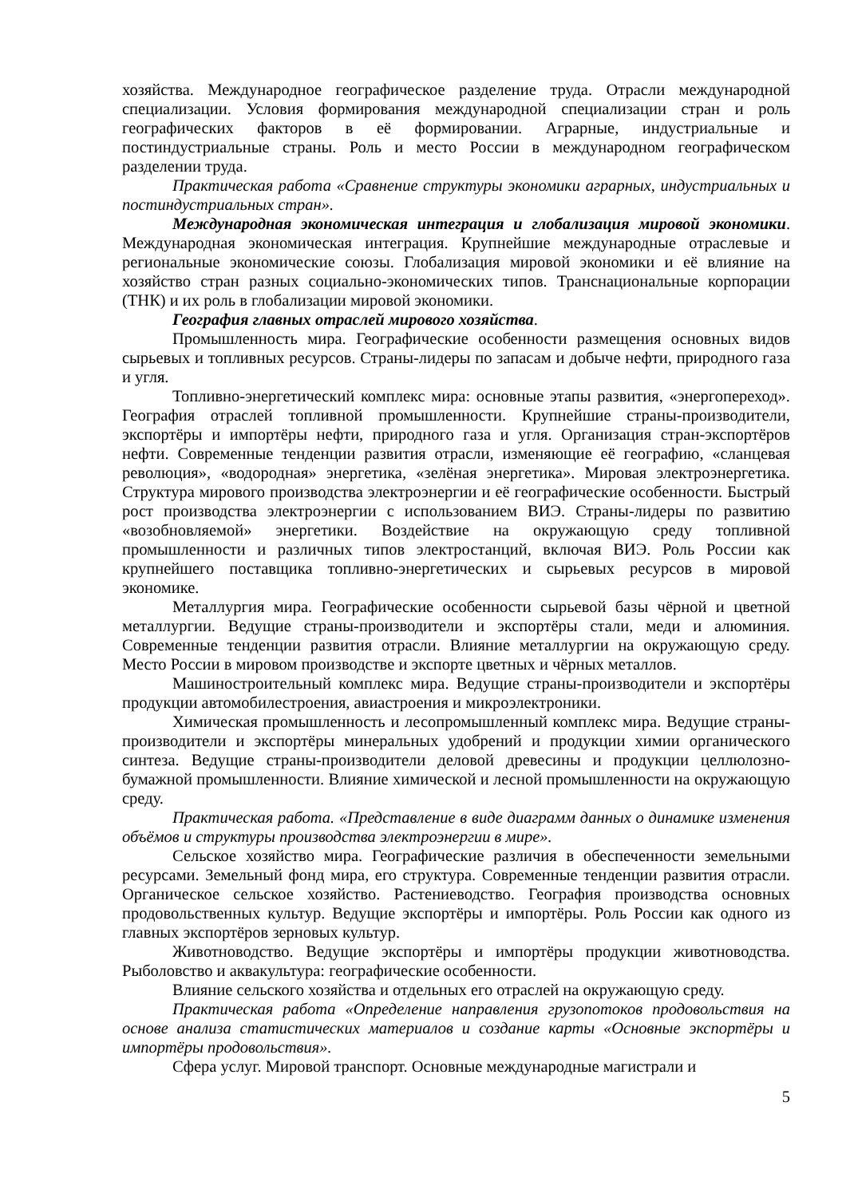хозяйства. Международное географическое разделение труда. Отрасли международной специализации. Условия формирования международной специализации стран и роль географических факторов в её формировании. Аграрные, индустриальные и постиндустриальные страны. Роль и место России в международном географическом разделении труда.
Практическая работа «Сравнение структуры экономики аграрных, индустриальных и постиндустриальных стран».
Международная экономическая интеграция и глобализация мировой экономики. Международная экономическая интеграция. Крупнейшие международные отраслевые и региональные экономические союзы. Глобализация мировой экономики и её влияние на хозяйство стран разных социально-экономических типов. Транснациональные корпорации (ТНК) и их роль в глобализации мировой экономики.
География главных отраслей мирового хозяйства.
Промышленность мира. Географические особенности размещения основных видов сырьевых и топливных ресурсов. Страны-лидеры по запасам и добыче нефти, природного газа и угля.
Топливно-энергетический комплекс мира: основные этапы развития, «энергопереход». География отраслей топливной промышленности. Крупнейшие страны-производители, экспортёры и импортёры нефти, природного газа и угля. Организация стран-экспортёров нефти. Современные тенденции развития отрасли, изменяющие её географию, «сланцевая революция», «водородная» энергетика, «зелёная энергетика». Мировая электроэнергетика. Структура мирового производства электроэнергии и её географические особенности. Быстрый рост производства электроэнергии с использованием ВИЭ. Страны-лидеры по развитию «возобновляемой» энергетики. Воздействие на окружающую среду топливной промышленности и различных типов электростанций, включая ВИЭ. Роль России как крупнейшего поставщика топливно-энергетических и сырьевых ресурсов в мировой экономике.
Металлургия мира. Географические особенности сырьевой базы чёрной и цветной металлургии. Ведущие страны-производители и экспортёры стали, меди и алюминия. Современные тенденции развития отрасли. Влияние металлургии на окружающую среду. Место России в мировом производстве и экспорте цветных и чёрных металлов.
Машиностроительный комплекс мира. Ведущие страны-производители и экспортёры продукции автомобилестроения, авиастроения и микроэлектроники.
Химическая промышленность и лесопромышленный комплекс мира. Ведущие страны-производители и экспортёры минеральных удобрений и продукции химии органического синтеза. Ведущие страны-производители деловой древесины и продукции целлюлозно-бумажной промышленности. Влияние химической и лесной промышленности на окружающую среду.
Практическая работа. «Представление в виде диаграмм данных о динамике изменения объёмов и структуры производства электроэнергии в мире».
Сельское хозяйство мира. Географические различия в обеспеченности земельными ресурсами. Земельный фонд мира, его структура. Современные тенденции развития отрасли. Органическое сельское хозяйство. Растениеводство. География производства основных продовольственных культур. Ведущие экспортёры и импортёры. Роль России как одного из главных экспортёров зерновых культур.
Животноводство. Ведущие экспортёры и импортёры продукции животноводства. Рыболовство и аквакультура: географические особенности.
Влияние сельского хозяйства и отдельных его отраслей на окружающую среду.
Практическая работа «Определение направления грузопотоков продовольствия на основе анализа статистических материалов и создание карты «Основные экспортёры и импортёры продовольствия».
Сфера услуг. Мировой транспорт. Основные международные магистрали и
5